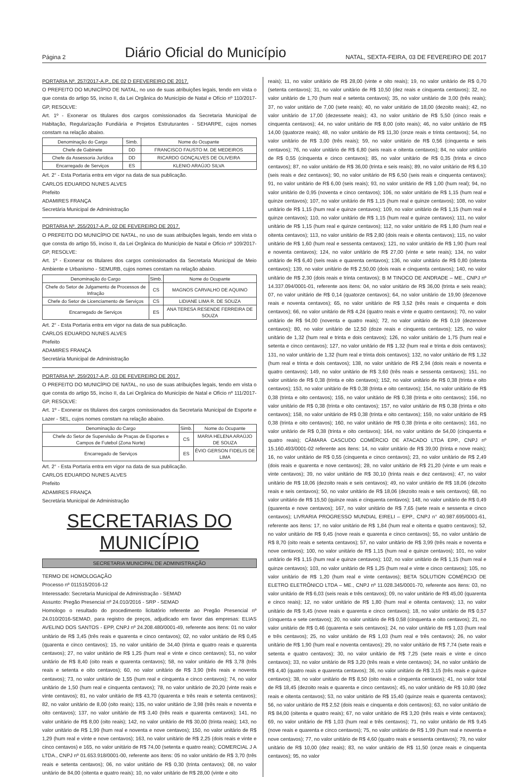Página 2 Diário Oficial do Município NATAL, SEXTA-FEIRA, 03 DE FEVEREIRO DE 2017
PORTARIA Nº. 257/2017-A.P., DE 02 D EFEVEREIRO DE 2017.
O PREFEITO DO MUNICÍPIO DE NATAL, no uso de suas atribuições legais, tendo em vista o que consta do artigo 55, inciso II, da Lei Orgânica do Município de Natal e Ofício nº 110/2017-GP, RESOLVE:
Art. 1º - Exonerar os titulares dos cargos comissionados da Secretaria Municipal de Habitação, Regularização Fundiária e Projetos Estruturantes - SEHARPE, cujos nomes constam na relação abaixo.
| Denominação do Cargo | Simb. | Nome do Ocupante |
| --- | --- | --- |
| Chefe de Gabinete | DD | FRANCISCO FAUSTO M. DE MEDEIROS |
| Chefe da Assessoria Jurídica | DD | RICARDO GONÇALVES DE OLIVEIRA |
| Encarregado de Serviços | ES | KLENIO ARAÚJO SILVA |
Art. 2° - Esta Portaria entra em vigor na data de sua publicação.
CARLOS EDUARDO NUNES ALVES
Prefeito
ADAMIRES FRANÇA
Secretária Municipal de Administração
PORTARIA Nº. 255/2017-A.P., 02 DE FEVEREIRO DE 2017.
O PREFEITO DO MUNICÍPIO DE NATAL, no uso de suas atribuições legais, tendo em vista o que consta do artigo 55, inciso II, da Lei Orgânica do Município de Natal e Ofício nº 109/2017-GP, RESOLVE:
Art. 1º - Exonerar os titulares dos cargos comissionados da Secretaria Municipal de Meio Ambiente e Urbanismo - SEMURB, cujos nomes constam na relação abaixo.
| Denominação do Cargo | Simb. | Nome do Ocupante |
| --- | --- | --- |
| Chefe do Setor de Julgamento de Processos de Infração | CS | MAGNOS CARVALHO DE AQUINO |
| Chefe do Setor de Licenciamento de Serviços | CS | LIDIANE LIMA R. DE SOUZA |
| Encarregado de Serviços | ES | ANA TERESA RESENDE FERREIRA DE SOUZA |
Art. 2° - Esta Portaria entra em vigor na data de sua publicação.
CARLOS EDUARDO NUNES ALVES
Prefeito
ADAMIRES FRANÇA
Secretária Municipal de Administração
PORTARIA Nº. 259/2017-A.P., 03 DE FEVEREIRO DE 2017.
O PREFEITO DO MUNICÍPIO DE NATAL, no uso de suas atribuições legais, tendo em vista o que consta do artigo 55, inciso II, da Lei Orgânica do Município de Natal e Ofício nº 111/2017-GP, RESOLVE:
Art. 1º - Exonerar os titulares dos cargos comissionados da Secretaria Municipal de Esporte e Lazer - SEL, cujos nomes constam na relação abaixo.
| Denominação do Cargo | Simb. | Nome do Ocupante |
| --- | --- | --- |
| Chefe do Setor de Supervisão de Praças de Esportes e Campos de Futebol (Zona Norte) | CS | MARIA HELENA ARAÚJO DE SOUZA |
| Encarregado de Serviços | ES | ÉVIO GERSON FIDELIS DE LIMA |
Art. 2° - Esta Portaria entra em vigor na data de sua publicação.
CARLOS EDUARDO NUNES ALVES
Prefeito
ADAMIRES FRANÇA
Secretária Municipal de Administração
SECRETARIAS DO MUNICÍPIO
SECRETARIA MUNICIPAL DE ADMINISTRAÇÃO
TERMO DE HOMOLOGAÇÃO
Processo nº 011515/2016-12
Interessado: Secretaria Municipal de Administração - SEMAD
Assunto: Pregão Presencial nº 24.010/2016 - SRP - SEMAD
Homologo o resultado do procedimento licitatório referente ao Pregão Presencial nº 24.010/2016-SEMAD, para registro de preços, adjudicado em favor das empresas: ELIAS AVELINO DOS SANTOS - EPP, CNPJ nº 24.208.480/0001-49, referente aos itens: 01 no valor unitário de R$ 3,45 (três reais e quarenta e cinco centavos); 02, no valor unitário de R$ 0,45 (quarenta e cinco centavos); 15, no valor unitário de 34,40 (trinta e quatro reais e quarenta centavos); 27, no valor unitário de R$ 1,25 (hum real e vinte e cinco centavos); 51, no valor unitário de R$ 8,40 (oito reais e quarenta centavos); 58, no valor unitário de R$ 3,78 (três reais e setenta e oito centavos); 60, no valor unitário de R$ 3,90 (três reais e noventa centavos); 73, no valor unitário de 1,55 (hum real e cinquenta e cinco centavos); 74, no valor unitário de 1,50 (hum real e cinquenta centavos); 78, no valor unitário de 20,20 (vinte reais e vinte centavos); 81, no valor unitário de R$ 43,70 (quarenta e três reais e setenta centavos); 82, no valor unitário de 8,00 (oito reais); 135, no valor unitário de 3,98 (três reais e noventa e oito centavos); 137, no valor unitário de R$ 3,40 (três reais e quarenta centavos); 141, no valor unitário de R$ 8,00 (oito reais); 142, no valor unitário de R$ 30,00 (trinta reais); 143, no valor unitário de R$ 1,99 (hum real e noventa e nove centavos); 150, no valor unitário de R$ 1,29 (hum real e vinte e nove centavos); 163, no valor unitário de R$ 2,25 (dois reais e vinte e cinco centavos) e 165, no valor unitário de R$ 74,00 (setenta e quatro reais); COMERCIAL J A LTDA., CNPJ nº 01.653.918/0001-00, referente aos itens: 05 no valor unitário de R$ 3,70 (três reais e setenta centavos); 06, no valor unitário de R$ 0,30 (trinta centavos); 08, no valor unitário de 84,00 (oitenta e quatro reais); 10, no valor unitário de R$ 28,00 (vinte e oito
reais); 11, no valor unitário de R$ 28,00 (vinte e oito reais); 19, no valor unitário de R$ 0,70 (setenta centavos); 31, no valor unitário de R$ 10,50 (dez reais e cinquenta centavos); 32, no valor unitário de 1,70 (hum real e setenta centavos); 35, no valor unitário de 3,00 (três reais); 37, no valor unitário de 7,00 (sete reais); 40, no valor unitário de 18,00 (dezoito reais); 42, no valor unitário de 17,00 (dezessete reais); 43, no valor unitário de R$ 5,50 (cinco reais e cinquenta centavos); 44, no valor unitário de R$ 8,00 (oito reais); 46, no valor unitário de R$ 14,00 (quatorze reais); 48, no valor unitário de R$ 11,30 (onze reais e trinta centavos); 54, no valor unitário de R$ 3,00 (três reais); 59, no valor unitário de R$ 0,56 (cinquenta e seis centavos); 76, no valor unitário de R$ 6,80 (seis reais e oitenta centavos); 84, no valor unitário de R$ 0,55 (cinquenta e cinco centavos); 85, no valor unitário de R$ 0,35 (trinta e cinco centavos); 87, no valor unitário de R$ 36,00 (trinta e seis reais); 89, no valor unitário de R$ 6,10 (seis reais e dez centavos); 90, no valor unitário de R$ 6,50 (seis reais e cinquenta centavos); 91, no valor unitário de R$ 6,00 (seis reais); 93, no valor unitário de R$ 1,00 (hum real); 94, no valor unitário de 0,95 (noventa e cinco centavos); 106, no valor unitário de R$ 1,15 (hum real e quinze centavos); 107, no valor unitário de R$ 1,15 (hum real e quinze centavos); 108, no valor unitário de R$ 1,15 (hum real e quinze centavos); 109, no valor unitário de R$ 1,15 (hum real e quinze centavos); 110, no valor unitário de R$ 1,15 (hum real e quinze centavos); 111, no valor unitário de R$ 1,15 (hum real e quinze centavos); 112, no valor unitário de R$ 1,80 (hum real e oitenta centavos); 113, no valor unitário de R$ 2,80 (dois reais e oitenta centavos); 115, no valor unitário de R$ 1,60 (hum real e sessenta centavos); 121, no valor unitário de R$ 1,90 (hum real e noventa centavos); 124, no valor unitário de R$ 27,00 (vinte e sete reais); 134, no valor unitário de R$ 6,40 (seis reais e quarenta centavos); 136, no valor unitário de R$ 0,80 (oitenta centavos); 139, no valor unitário de R$ 2,50,00 (dois reais e cinquenta centavos); 140, no valor unitário de R$ 2,30 (dois reais e trinta centavos); B M TINOCO DE ANDRADE – ME., CNPJ nº 14.337.094/0001-01, referente aos itens: 04, no valor unitário de R$ 36,00 (trinta e seis reais); 07, no valor unitário de R$ 0,14 (quatorze centavos); 64, no valor unitário de 19,90 (dezenove reais e noventa centavos); 65, no valor unitário de R$ 3,52 (três reais e cinquenta e dois centavos); 66, no valor unitário de R$ 4,24 (quatro reais e vinte e quatro centavos); 70, no valor unitário de R$ 94,00 (noventa e quatro reais); 72, no valor unitário de R$ 0,19 (dezenove centavos); 80, no valor unitário de 12,50 (doze reais e cinquenta centavos); 125, no valor unitário de 1,32 (hum real e trinta e dois centavos); 126, no valor unitário de 1,75 (hum real e setenta e cinco centavos); 127, no valor unitário de R$ 1,32 (hum real e trinta e dois centavos); 131, no valor unitário de 1,32 (hum real e trinta dois centavos); 132, no valor unitário de R$ 1,32 (hum real e trinta e dois centavos); 138, no valor unitário de R$ 2,94 (dois reais e noventa e quatro centavos); 149, no valor unitário de R$ 3,60 (três reais e sessenta centavos); 151, no valor unitário de R$ 0,38 (trinta e oito centavos); 152, no valor unitário de R$ 0,38 (trinta e oito centavos); 153, no valor unitário de R$ 0,38 (trinta e oito centavos); 154, no valor unitário de R$ 0,38 (trinta e oito centavos); 155, no valor unitário de R$ 0,38 (trinta e oito centavos); 156, no valor unitário de R$ 0,38 (trinta e oito centavos); 157, no valor unitário de R$ 0,38 (trinta e oito centavos); 158, no valor unitário de R$ 0,38 (trinta e oito centavos); 159, no valor unitário de R$ 0,38 (trinta e oito centavos); 160, no valor unitário de R$ 0,38 (trinta e oito centavos); 161, no valor unitário de R$ 0,38 (trinta e oito centavos); 164, no valor unitário de 54,00 (cinquenta e quatro reais); CÂMARA CASCUDO COMÉRCIO DE ATACADO LTDA EPP., CNPJ nº 15.160.493/0001-02 referente aos itens: 14, no valor unitário de R$ 39,00 (trinta e nove reais); 16, no valor unitário de R$ 0,55 (cinquenta e cinco centavos); 23, no valor unitário de R$ 2,49 (dois reais e quarenta e nove centavos); 28, no valor unitário de R$ 21,20 (vinte e um reais e vinte centavos); 39, no valor unitário de R$ 30,10 (trinta reais e dez centavos); 47, no valor unitário de R$ 18,06 (dezoito reais e seis centavos); 49, no valor unitário de R$ 18,06 (dezoito reais e seis centavos); 50, no valor unitário de R$ 18,06 (dezoito reais e seis centavos); 68, no valor unitário de R$ 15,50 (quinze reais e cinquenta centavos); 148, no valor unitário de R$ 0,49 (quarenta e nove centavos); 167, no valor unitário de R$ 7,65 (sete reais e sessenta e cinco centavos); LIVRARIA PROGRESSO MUNDIAL EIRELI – EPP., CNPJ n° 40.987.695/0001-61, referente aos itens: 17, no valor unitário de R$ 1,84 (hum real e oitenta e quatro centavos); 52, no valor unitário de R$ 9,45 (nove reais e quarenta e cinco centavos); 55, no valor unitário de R$ 8,70 (oito reais e setenta centavos); 57, no valor unitário de R$ 3,99 (três reais e noventa e nove centavos); 100, no valor unitário de R$ 1,15 (hum real e quinze centavos); 101, no valor unitário de R$ 1,15 (hum real e quinze centavos); 102, no valor unitário de R$ 1,15 (hum real e quinze centavos); 103, no valor unitário de R$ 1,25 (hum real e vinte e cinco centavos); 105, no valor unitário de R$ 1,20 (hum real e vinte centavos); BETA SOLUTION COMÉRCIO DE ELETRO ELETRÔNICO LTDA – ME., CNPJ nº 11.028.345/0001-70, referente aos itens: 03, no valor unitário de R$ 6,03 (seis reais e três centavos); 09, no valor unitário de R$ 45,00 (quarenta e cinco reais); 12, no valor unitário de R$ 1,80 (hum real e oitenta centavos); 13, no valor unitário de R$ 9,45 (nove reais e quarenta e cinco centavos); 18, no valor unitário de R$ 0,57 (cinquenta e sete centavos); 20, no valor unitário de R$ 0,58 (cinquenta e oito centavos); 21, no valor unitário de R$ 0,46 (quarenta e seis centavos); 24, no valor unitário de R$ 1,03 (hum real e três centavos); 25, no valor unitário de R$ 1,03 (hum real e três centavos); 26, no valor unitário de R$ 1,90 (hum real e noventa centavos); 29, no valor unitário de R$ 7,74 (sete reais e setenta e quatro centavos); 30, no valor unitário de R$ 7,25 (sete reais e vinte e cinco centavos); 33, no valor unitário de R$ 3,20 (três reais e vinte centavos); 34, no valor unitário de R$ 4,40 (quatro reais e quarenta centavos); 36, no valor unitário de R$ 3,15 (três reais e quinze centavos); 38, no valor unitário de R$ 8,50 (oito reais e cinquenta centavos); 41, no valor total de R$ 18,45 (dezoito reais e quarenta e cinco centavos); 45, no valor unitário de R$ 10,80 (dez reais e oitenta centavos); 53, no valor unitário de R$ 15,40 (quinze reais e quarenta centavos); 56, no valor unitário de R$ 2,52 (dois reais e cinquenta e dois centavos); 63, no valor unitário de R$ 84,00 (oitenta e quatro reais); 67, no valor unitário de R$ 3,20 (três reais e vinte centavos); 69, no valor unitário de R$ 1,03 (hum real e três centavos); 71, no valor unitário de R$ 9,45 (nove reais e quarenta e cinco centavos); 75, no valor unitário de R$ 1,99 (hum real e noventa e nove centavos); 77, no valor unitário de R$ 4,60 (quatro reais e sessenta centavos); 79, no valor unitário de R$ 10,00 (dez reais); 83, no valor unitário de R$ 11,50 (onze reais e cinquenta centavos); 95, no valor